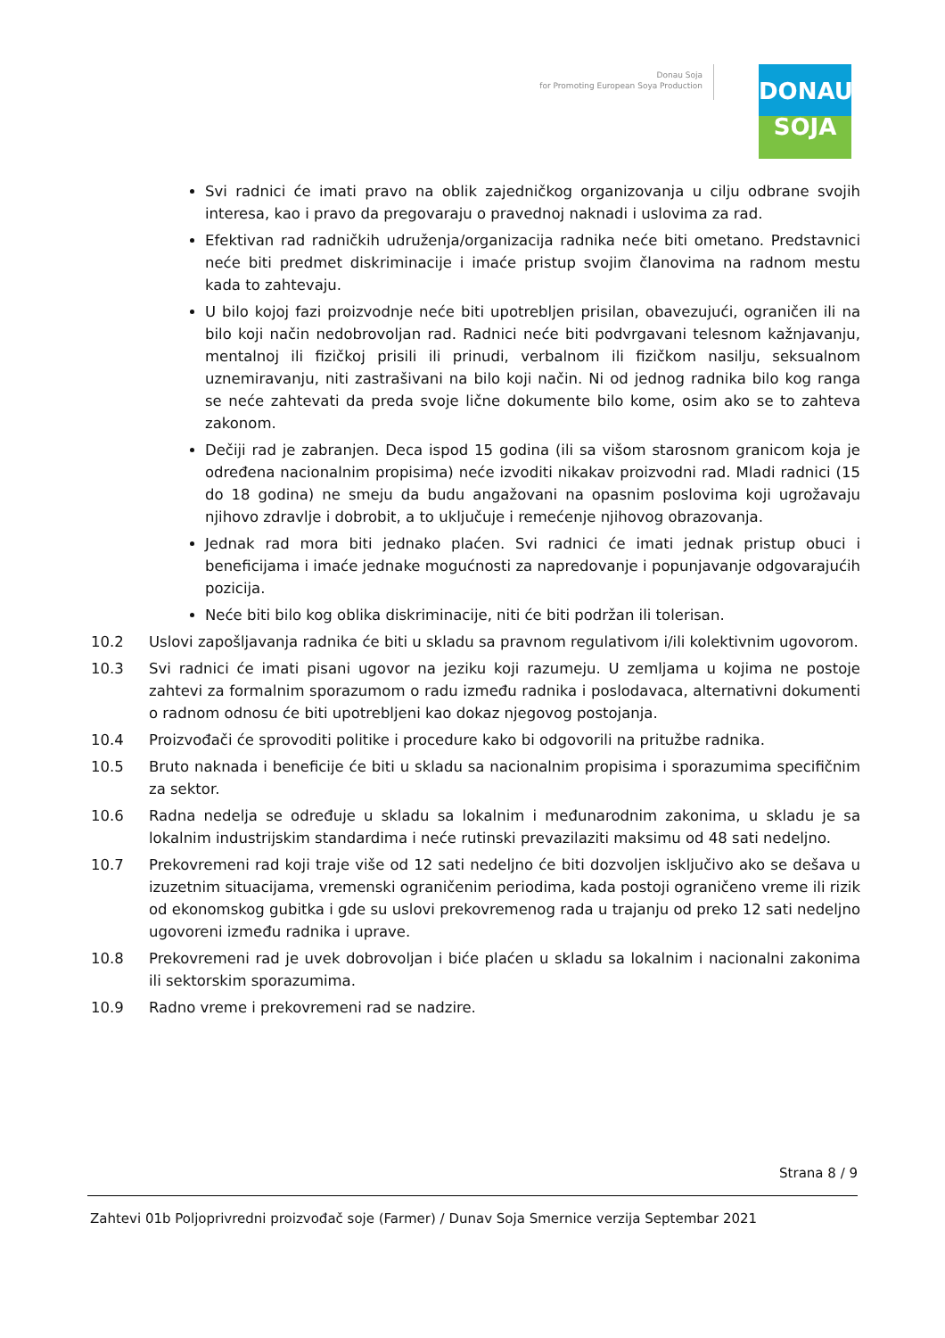Donau Soja
for Promoting European Soya Production
DONAU
SOJA
Svi radnici će imati pravo na oblik zajedničkog organizovanja u cilju odbrane svojih interesa, kao i pravo da pregovaraju o pravednoj naknadi i uslovima za rad.
Efektivan rad radničkih udruženja/organizacija radnika neće biti ometano. Predstavnici neće biti predmet diskriminacije i imaće pristup svojim članovima na radnom mestu kada to zahtevaju.
U bilo kojoj fazi proizvodnje neće biti upotrebljen prisilan, obavezujući, ograničen ili na bilo koji način nedobrovoljan rad. Radnici neće biti podvrgavani telesnom kažnjavanju, mentalnoj ili fizičkoj prisili ili prinudi, verbalnom ili fizičkom nasilju, seksualnom uznemiravanju, niti zastrašivani na bilo koji način. Ni od jednog radnika bilo kog ranga se neće zahtevati da preda svoje lične dokumente bilo kome, osim ako se to zahteva zakonom.
Dečiji rad je zabranjen. Deca ispod 15 godina (ili sa višom starosnom granicom koja je određena nacionalnim propisima) neće izvoditi nikakav proizvodni rad. Mladi radnici (15 do 18 godina) ne smeju da budu angažovani na opasnim poslovima koji ugrožavaju njihovo zdravlje i dobrobit, a to uključuje i remećenje njihovog obrazovanja.
Jednak rad mora biti jednako plaćen. Svi radnici će imati jednak pristup obuci i beneficijama i imaće jednake mogućnosti za napredovanje i popunjavanje odgovarajućih pozicija.
Neće biti bilo kog oblika diskriminacije, niti će biti podržan ili tolerisan.
10.2 Uslovi zapošljavanja radnika će biti u skladu sa pravnom regulativom i/ili kolektivnim ugovorom.
10.3 Svi radnici će imati pisani ugovor na jeziku koji razumeju. U zemljama u kojima ne postoje zahtevi za formalnim sporazumom o radu između radnika i poslodavaca, alternativni dokumenti o radnom odnosu će biti upotrebljeni kao dokaz njegovog postojanja.
10.4 Proizvođači će sprovoditi politike i procedure kako bi odgovorili na pritužbe radnika.
10.5 Bruto naknada i beneficije će biti u skladu sa nacionalnim propisima i sporazumima specifičnim za sektor.
10.6 Radna nedelja se određuje u skladu sa lokalnim i međunarodnim zakonima, u skladu je sa lokalnim industrijskim standardima i neće rutinski prevazilaziti maksimu od 48 sati nedeljno.
10.7 Prekovremeni rad koji traje više od 12 sati nedeljno će biti dozvoljen isključivo ako se dešava u izuzetnim situacijama, vremenski ograničenim periodima, kada postoji ograničeno vreme ili rizik od ekonomskog gubitka i gde su uslovi prekovremenog rada u trajanju od preko 12 sati nedeljno ugovoreni između radnika i uprave.
10.8 Prekovremeni rad je uvek dobrovoljan i biće plaćen u skladu sa lokalnim i nacionalni zakonima ili sektorskim sporazumima.
10.9 Radno vreme i prekovremeni rad se nadzire.
Strana 8 / 9
Zahtevi 01b Poljoprivredni proizvođač soje (Farmer) / Dunav Soja Smernice verzija Septembar 2021